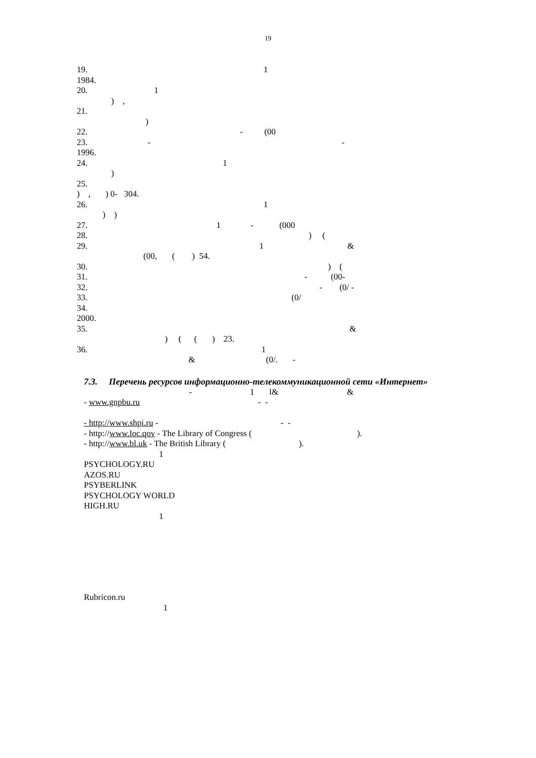19
19. 1
1984.
20. 1
) ,
21.
)
22. - (00
23. - -
1996.
24. 1
)
25.
) , ) 0- 304.
26. 1
) )
27. 1 - (000
28. ) (
29. 1 &
(00, ( ) 54.
30. ) (
31. - (00-
32. - (0/ -
33. (0/
34.
2000.
35. &
) ( ( ) 23.
36. 1
& (0/. -
7.3. Перечень ресурсов информационно-телекоммуникационной сети «Интернет»
- 1 l& &
- www.gnpbu.ru - -
- http://www.shpi.ru - - -
- http://www.loc.qov - The Library of Congress ( ).
- http://www.bl.uk - The British Library ( ).
1
PSYCHOLOGY.RU
AZOS.RU
PSYBERLINK
PSYCHOLOGY WORLD
HIGH.RU
1
Rubricon.ru
1